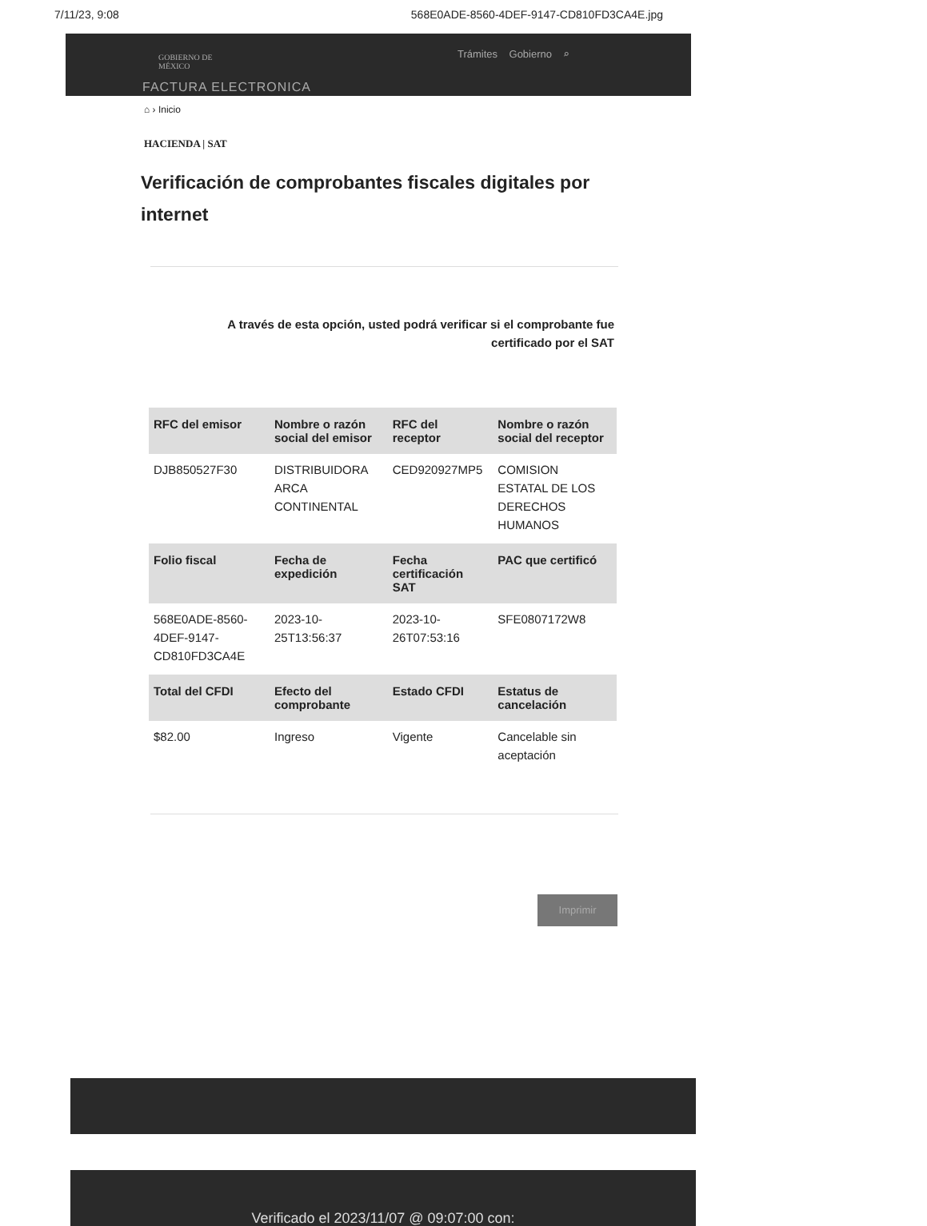7/11/23, 9:08 568E0ADE-8560-4DEF-9147-CD810FD3CA4E.jpg
GOBIERNO DE
MÉXICO
Trámites Gobierno ⌕
FACTURA ELECTRONICA
⌂ › Inicio
HACIENDA | SAT
Verificación de comprobantes fiscales digitales por internet
A través de esta opción, usted podrá verificar si el comprobante fue certificado por el SAT
| RFC del emisor | Nombre o razón social del emisor | RFC del receptor | Nombre o razón social del receptor |
| --- | --- | --- | --- |
| DJB850527F30 | DISTRIBUIDORA ARCA CONTINENTAL | CED920927MP5 | COMISION ESTATAL DE LOS DERECHOS HUMANOS |
| Folio fiscal | Fecha de expedición | Fecha certificación SAT | PAC que certificó |
| 568E0ADE-8560-4DEF-9147-CD810FD3CA4E | 2023-10-25T13:56:37 | 2023-10-26T07:53:16 | SFE0807172W8 |
| Total del CFDI | Efecto del comprobante | Estado CFDI | Estatus de cancelación |
| $82.00 | Ingreso | Vigente | Cancelable sin aceptación |
Imprimir
Verificado el 2023/11/07 @ 09:07:00 con: